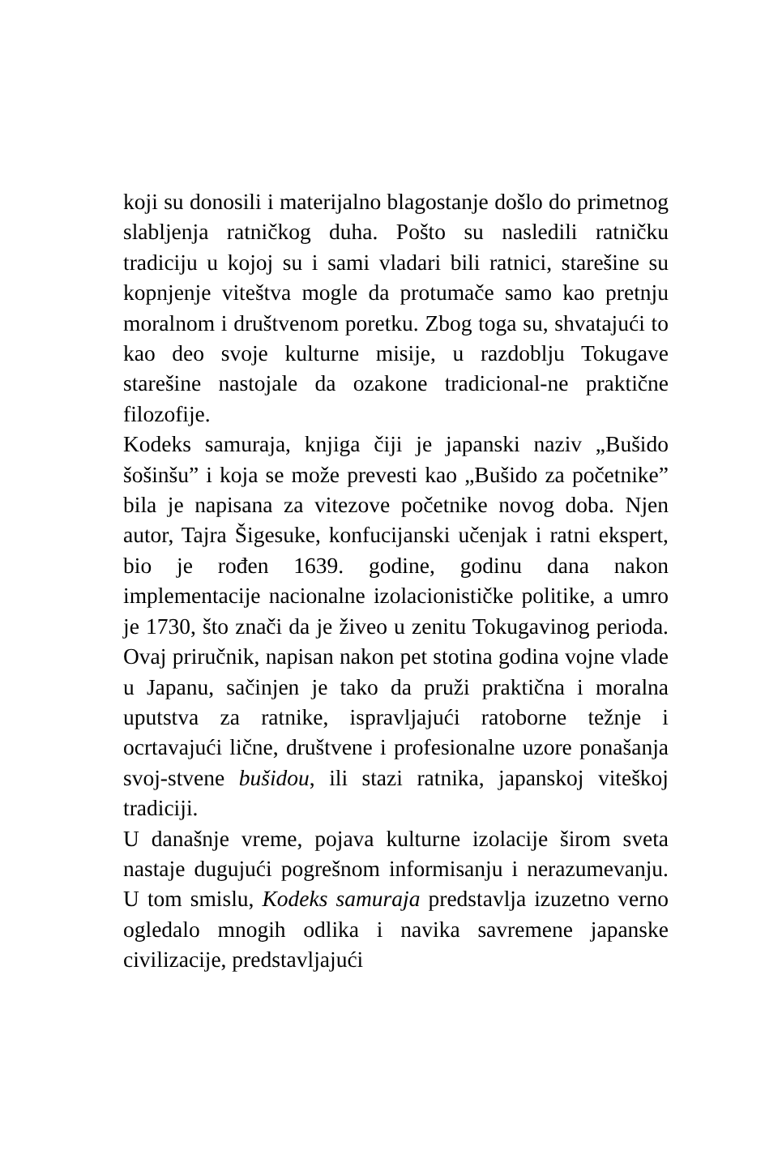koji su donosili i materijalno blagostanje došlo do primetnog slabljenja ratničkog duha. Pošto su nasledili ratničku tradiciju u kojoj su i sami vladari bili ratnici, starešine su kopnjenje viteštva mogle da protumače samo kao pretnju moralnom i društvenom poretku. Zbog toga su, shvatajući to kao deo svoje kulturne misije, u razdoblju Tokugave starešine nastojale da ozakone tradicional-ne praktične filozofije.
Kodeks samuraja, knjiga čiji je japanski naziv „Bušido šošinšu” i koja se može prevesti kao „Bušido za početnike” bila je napisana za vitezove početnike novog doba. Njen autor, Tajra Šigesuke, konfucijanski učenjak i ratni ekspert, bio je rođen 1639. godine, godinu dana nakon implementacije nacionalne izolacionističke politike, a umro je 1730, što znači da je živeo u zenitu Tokugavinog perioda. Ovaj priručnik, napisan nakon pet stotina godina vojne vlade u Japanu, sačinjen je tako da pruži praktična i moralna uputstva za ratnike, ispravljajući ratoborne težnje i ocrtavajući lične, društvene i profesionalne uzore ponašanja svoj-stvene bušidou, ili stazi ratnika, japanskoj viteškoj tradiciji.
U današnje vreme, pojava kulturne izolacije širom sveta nastaje dugujući pogrešnom informisanju i nerazumevanju. U tom smislu, Kodeks samuraja predstavlja izuzetno verno ogledalo mnogih odlika i navika savremene japanske civilizacije, predstavljajući